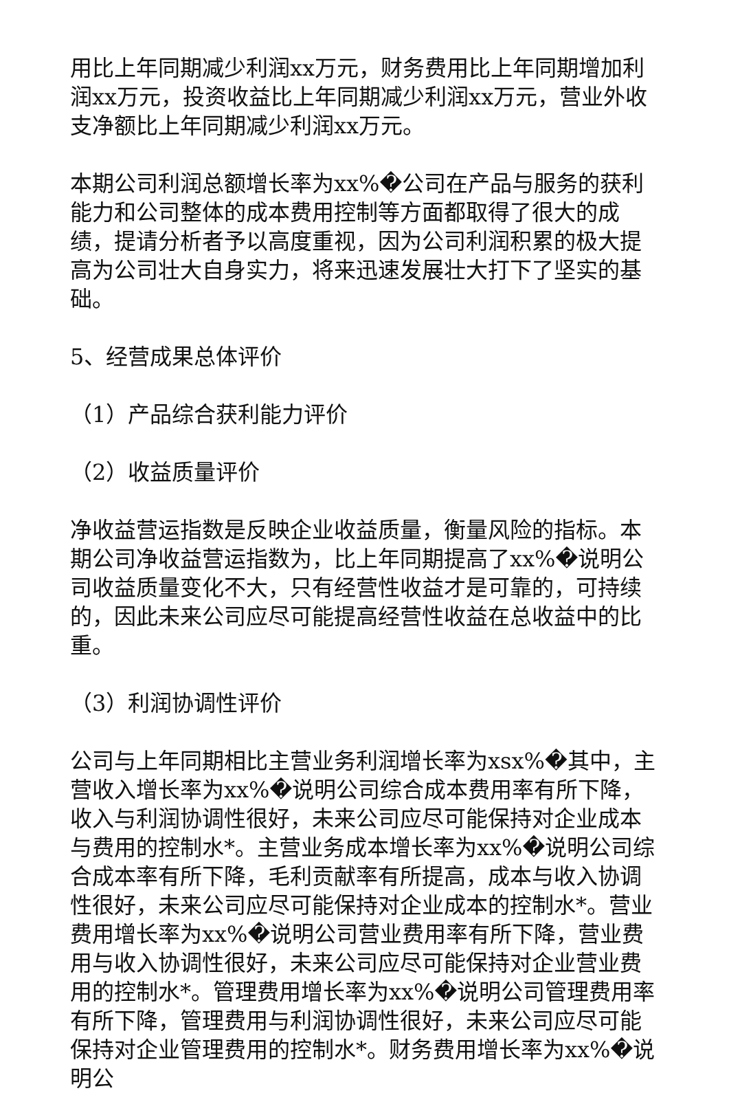用比上年同期减少利润xx万元，财务费用比上年同期增加利润xx万元，投资收益比上年同期减少利润xx万元，营业外收支净额比上年同期减少利润xx万元。
本期公司利润总额增长率为xx%�公司在产品与服务的获利能力和公司整体的成本费用控制等方面都取得了很大的成绩，提请分析者予以高度重视，因为公司利润积累的极大提高为公司壮大自身实力，将来迅速发展壮大打下了坚实的基础。
5、经营成果总体评价
（1）产品综合获利能力评价
（2）收益质量评价
净收益营运指数是反映企业收益质量，衡量风险的指标。本期公司净收益营运指数为，比上年同期提高了xx%�说明公司收益质量变化不大，只有经营性收益才是可靠的，可持续的，因此未来公司应尽可能提高经营性收益在总收益中的比重。
（3）利润协调性评价
公司与上年同期相比主营业务利润增长率为xsx%�其中，主营收入增长率为xx%�说明公司综合成本费用率有所下降，收入与利润协调性很好，未来公司应尽可能保持对企业成本与费用的控制水*。主营业务成本增长率为xx%�说明公司综合成本率有所下降，毛利贡献率有所提高，成本与收入协调性很好，未来公司应尽可能保持对企业成本的控制水*。营业费用增长率为xx%�说明公司营业费用率有所下降，营业费用与收入协调性很好，未来公司应尽可能保持对企业营业费用的控制水*。管理费用增长率为xx%�说明公司管理费用率有所下降，管理费用与利润协调性很好，未来公司应尽可能保持对企业管理费用的控制水*。财务费用增长率为xx%�说明公